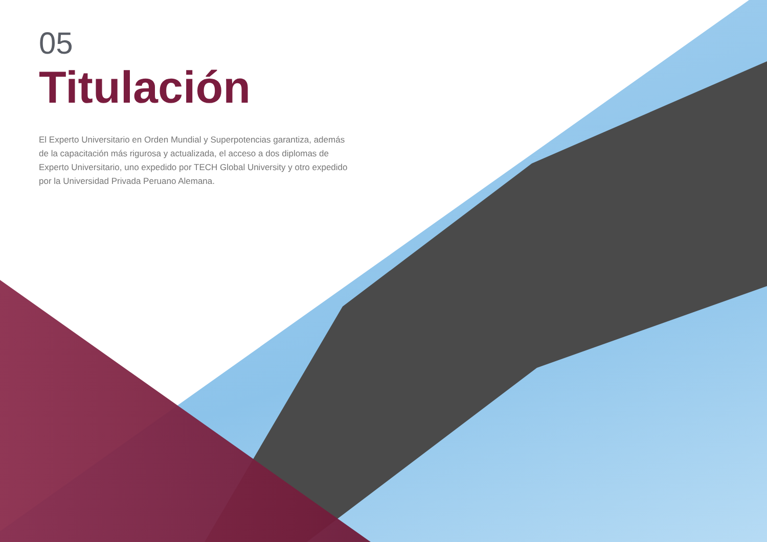05
Titulación
El Experto Universitario en Orden Mundial y Superpotencias garantiza, además de la capacitación más rigurosa y actualizada, el acceso a dos diplomas de Experto Universitario, uno expedido por TECH Global University y otro expedido por la Universidad Privada Peruano Alemana.